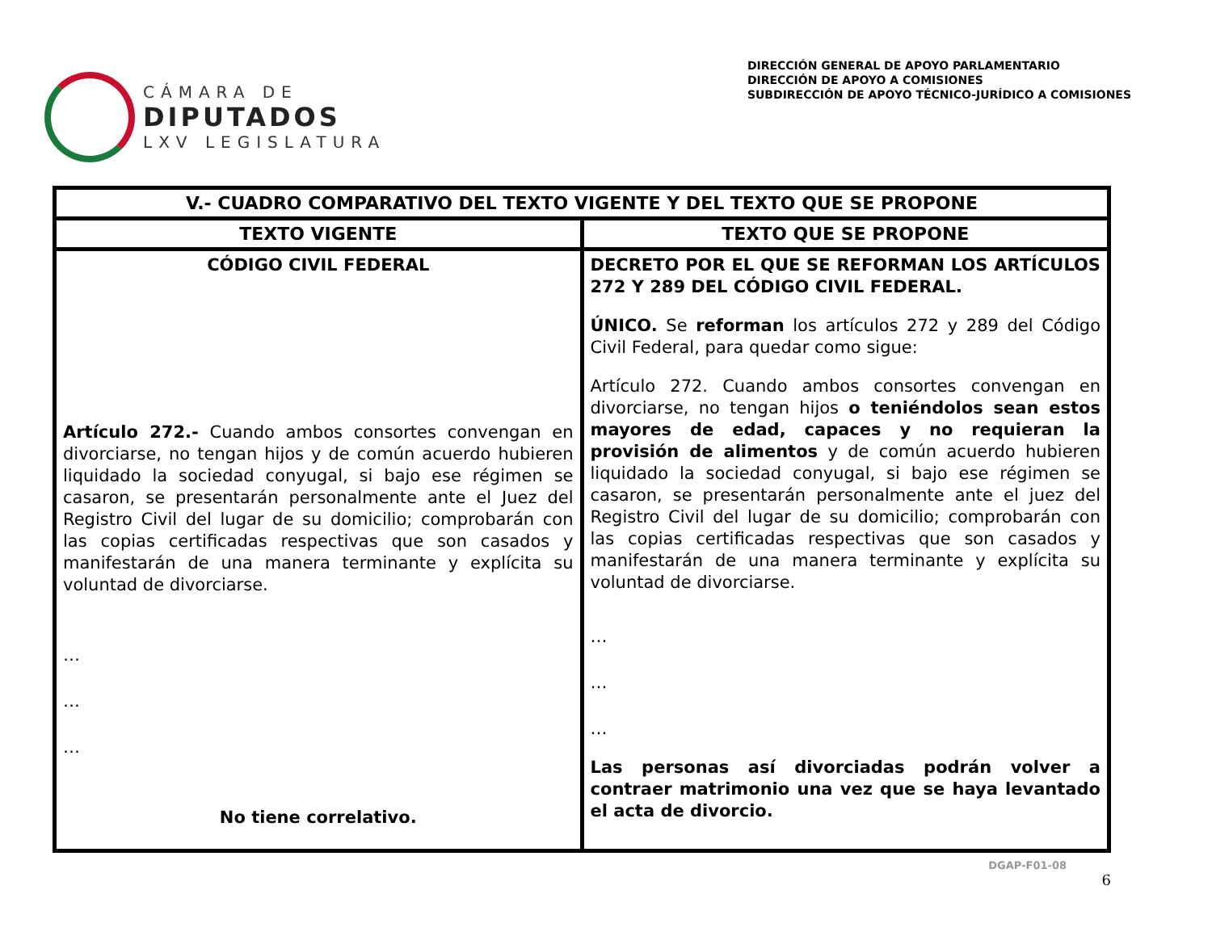CÁMARA DE
DIPUTADOS
LXV LEGISLATURA
DIRECCIÓN GENERAL DE APOYO PARLAMENTARIO
DIRECCIÓN DE APOYO A COMISIONES
SUBDIRECCIÓN DE APOYO TÉCNICO-JURÍDICO A COMISIONES
| V.- CUADRO COMPARATIVO DEL TEXTO VIGENTE Y DEL TEXTO QUE SE PROPONE | |
| --- | --- |
| TEXTO VIGENTE | TEXTO QUE SE PROPONE |
| CÓDIGO CIVIL FEDERAL Artículo 272.- Cuando ambos consortes convengan en divorciarse, no tengan hijos y de común acuerdo hubieren liquidado la sociedad conyugal, si bajo ese régimen se casaron, se presentarán personalmente ante el Juez del Registro Civil del lugar de su domicilio; comprobarán con las copias certificadas respectivas que son casados y manifestarán de una manera terminante y explícita su voluntad de divorciarse. … … … No tiene correlativo. | DECRETO POR EL QUE SE REFORMAN LOS ARTÍCULOS 272 Y 289 DEL CÓDIGO CIVIL FEDERAL. ÚNICO. Se reforman los artículos 272 y 289 del Código Civil Federal, para quedar como sigue: Artículo 272. Cuando ambos consortes convengan en divorciarse, no tengan hijos o teniéndolos sean estos mayores de edad, capaces y no requieran la provisión de alimentos y de común acuerdo hubieren liquidado la sociedad conyugal, si bajo ese régimen se casaron, se presentarán personalmente ante el juez del Registro Civil del lugar de su domicilio; comprobarán con las copias certificadas respectivas que son casados y manifestarán de una manera terminante y explícita su voluntad de divorciarse. … … … Las personas así divorciadas podrán volver a contraer matrimonio una vez que se haya levantado el acta de divorcio. |
DGAP-F01-08
6